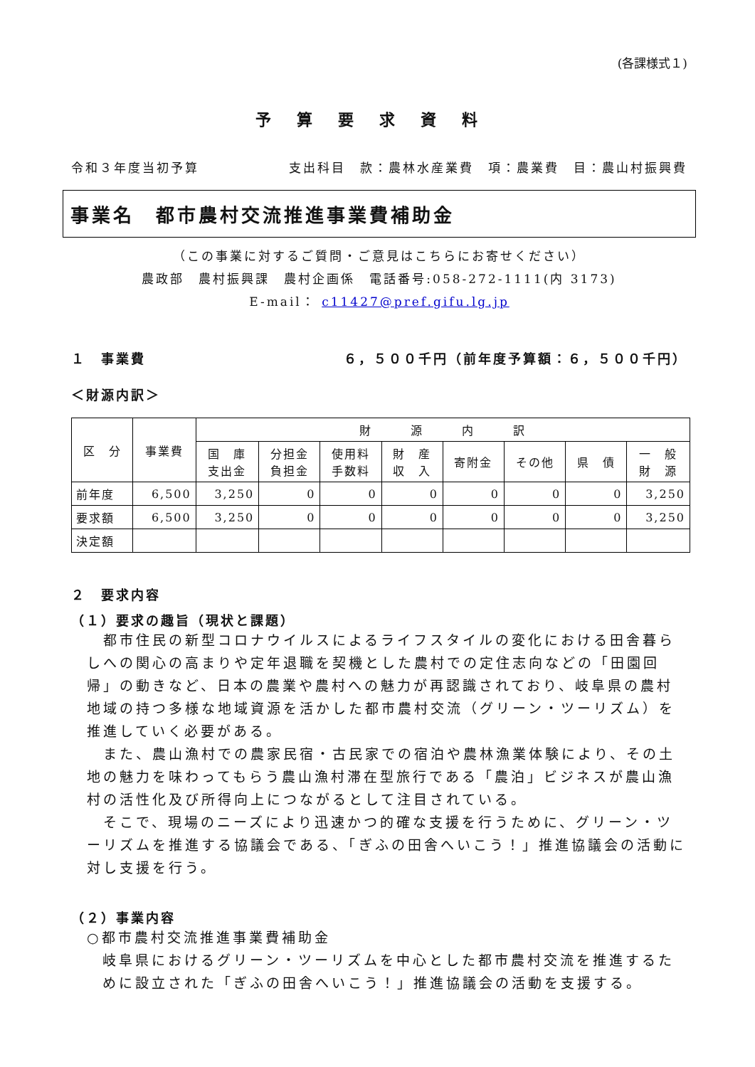(各課様式１)
予算要求資料
令和３年度当初予算 支出科目　款：農林水産業費　項：農業費　目：農山村振興費
事業名　都市農村交流推進事業費補助金
（この事業に対するご質問・ご意見はこちらにお寄せください）
農政部　農村振興課　農村企画係　電話番号:058-272-1111(内 3173)
E-mail： c11427@pref.gifu.lg.jp
１　事業費 ６，５００千円（前年度予算額：６，５００千円）
＜財源内訳＞
| 区 分 | 事業費 | 財 源 内 訳 | | | | | | | |
| --- | --- | --- | --- | --- | --- | --- | --- | --- | --- |
| | | 国 庫 支出金 | 分担金 負担金 | 使用料 手数料 | 財 産 収 入 | 寄附金 | その他 | 県 債 | 一 般 財 源 |
| 前年度 | 6,500 | 3,250 | 0 | 0 | 0 | 0 | 0 | 0 | 3,250 |
| 要求額 | 6,500 | 3,250 | 0 | 0 | 0 | 0 | 0 | 0 | 3,250 |
| 決定額 | | | | | | | | | |
２　要求内容
（１）要求の趣旨（現状と課題）
　都市住民の新型コロナウイルスによるライフスタイルの変化における田舎暮らしへの関心の高まりや定年退職を契機とした農村での定住志向などの「田園回帰」の動きなど、日本の農業や農村への魅力が再認識されており、岐阜県の農村地域の持つ多様な地域資源を活かした都市農村交流（グリーン・ツーリズム）を推進していく必要がある。
　また、農山漁村での農家民宿・古民家での宿泊や農林漁業体験により、その土地の魅力を味わってもらう農山漁村滞在型旅行である「農泊」ビジネスが農山漁村の活性化及び所得向上につながるとして注目されている。
　そこで、現場のニーズにより迅速かつ的確な支援を行うために、グリーン・ツーリズムを推進する協議会である、「ぎふの田舎へいこう！」推進協議会の活動に対し支援を行う。
（２）事業内容
○都市農村交流推進事業費補助金
岐阜県におけるグリーン・ツーリズムを中心とした都市農村交流を推進するために設立された「ぎふの田舎へいこう！」推進協議会の活動を支援する。